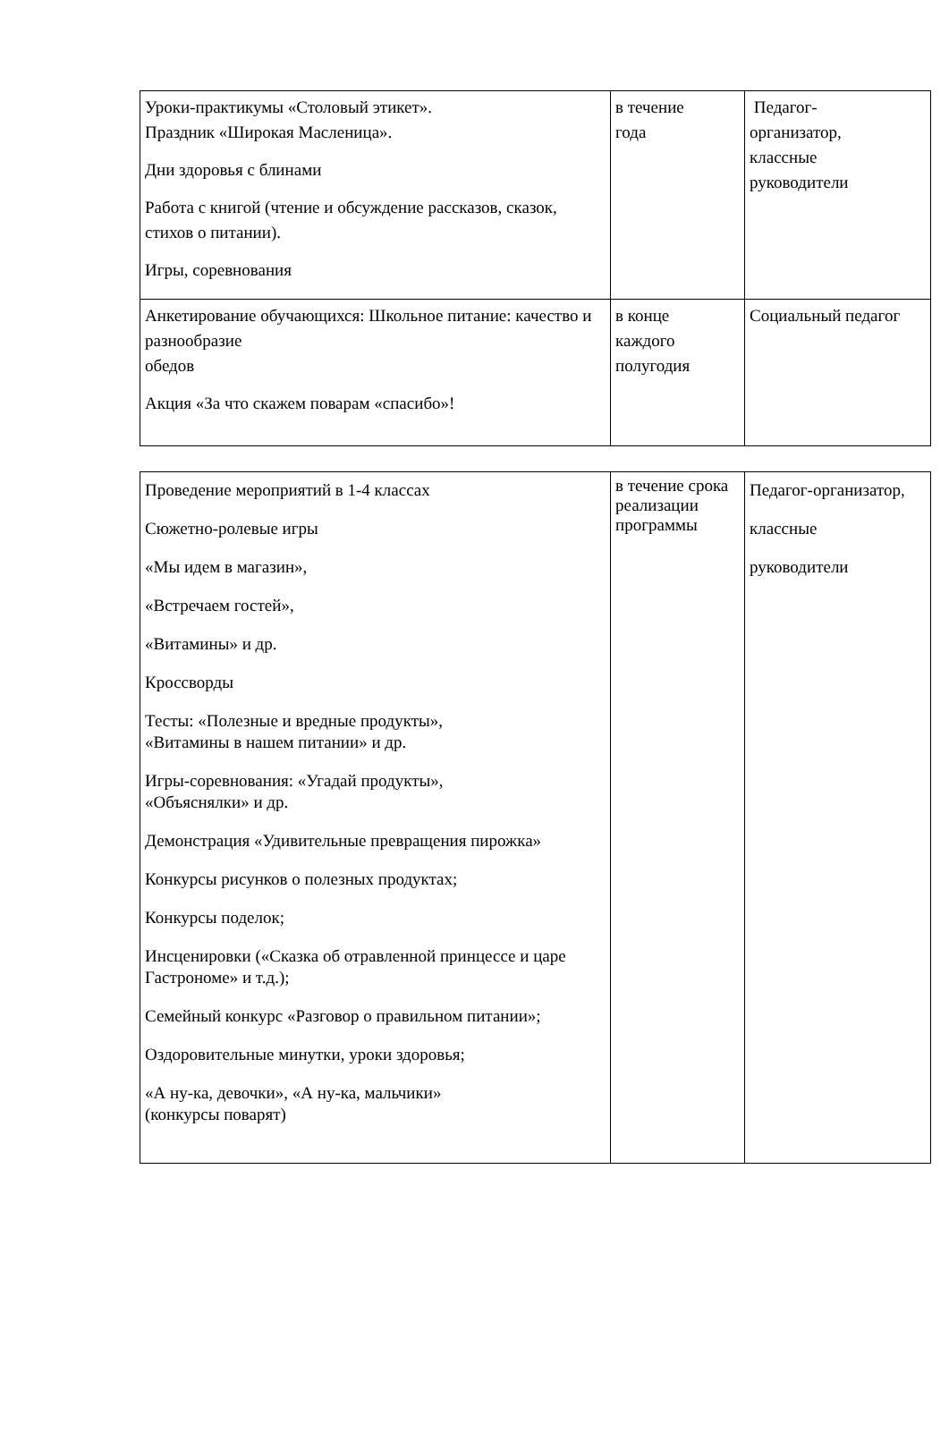| Уроки-практикумы «Столовый этикет». Праздник «Широкая Масленица». Дни здоровья с блинами Работа с книгой (чтение и обсуждение рассказов, сказок, стихов о питании). Игры, соревнования | в течение года | Педагог- организатор, классные руководители |
| Анкетирование обучающихся: Школьное питание: качество и разнообразие обедов Акция «За что скажем поварам «спасибо»! | в конце каждого полугодия | Социальный педагог |
| Проведение мероприятий в 1-4 классах Сюжетно-ролевые игры «Мы идем в магазин», «Встречаем гостей», «Витамины» и др. Кроссворды Тесты: «Полезные и вредные продукты», «Витамины в нашем питании» и др. Игры-соревнования: «Угадай продукты», «Объяснялки» и др. Демонстрация «Удивительные превращения пирожка» Конкурсы рисунков о полезных продуктах; Конкурсы поделок; Инсценировки («Сказка об отравленной принцессе и царе Гастрономе» и т.д.); Семейный конкурс «Разговор о правильном питании»; Оздоровительные минутки, уроки здоровья; «А ну-ка, девочки», «А ну-ка, мальчики» (конкурсы поварят) | в течение срока реализации программы | Педагог-организатор, классные руководители |